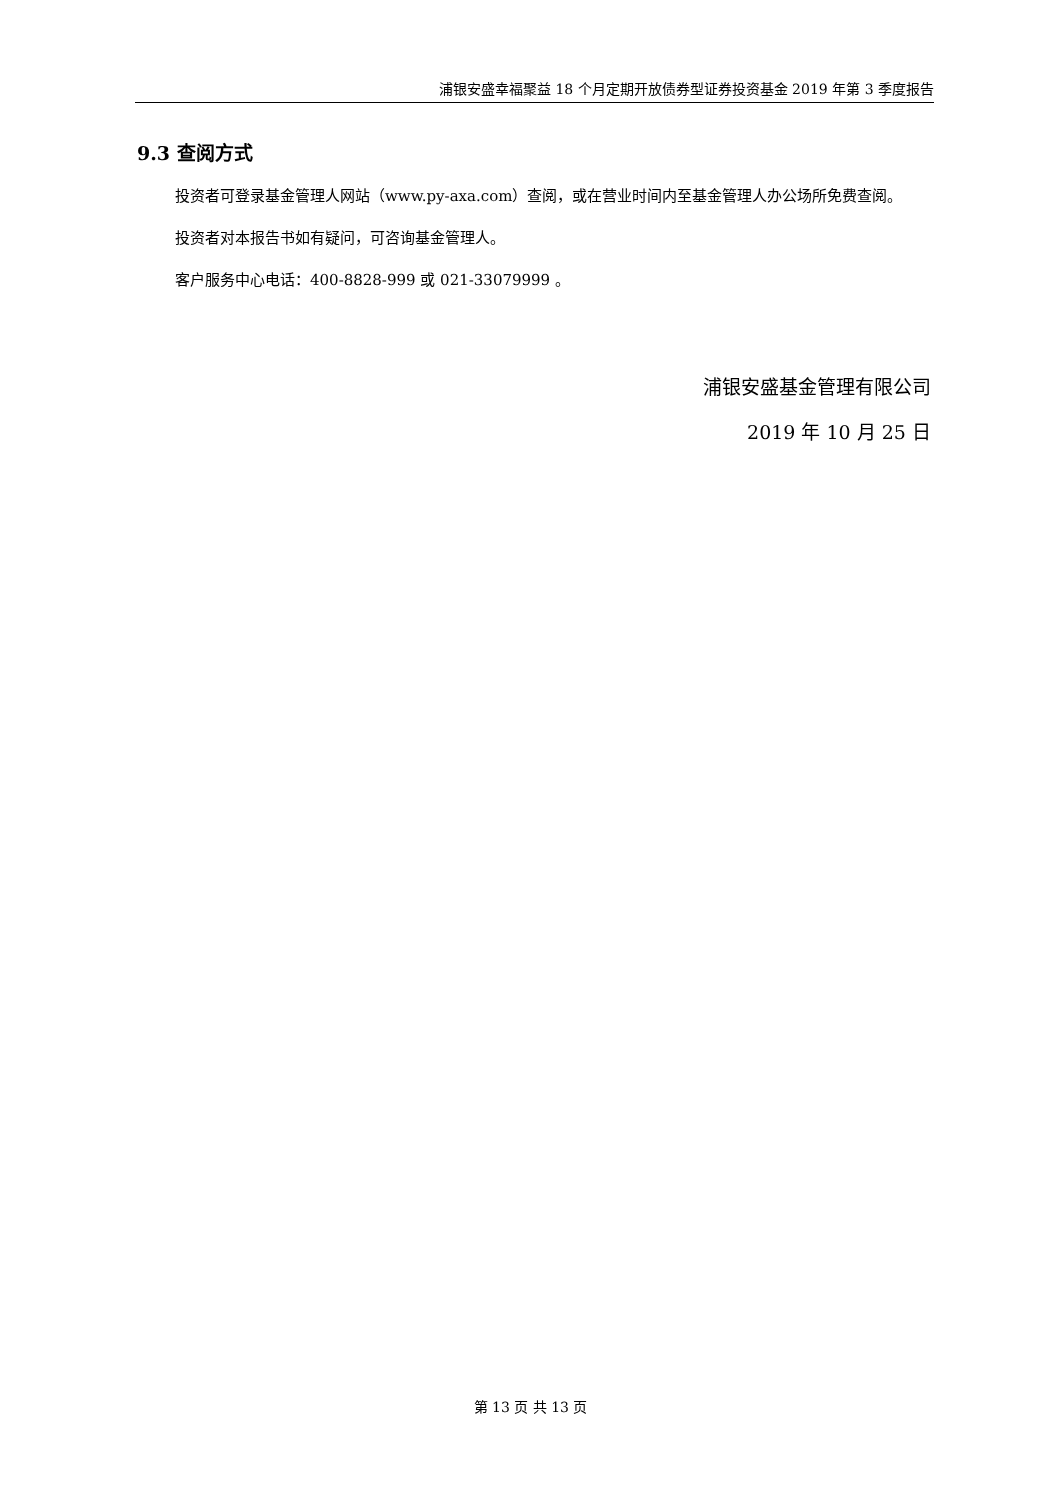浦银安盛幸福聚益 18 个月定期开放债券型证券投资基金 2019 年第 3 季度报告
9.3 查阅方式
投资者可登录基金管理人网站（www.py-axa.com）查阅，或在营业时间内至基金管理人办公场所免费查阅。
投资者对本报告书如有疑问，可咨询基金管理人。
客户服务中心电话：400-8828-999 或 021-33079999 。
浦银安盛基金管理有限公司
2019 年 10 月 25 日
第 13 页 共 13 页